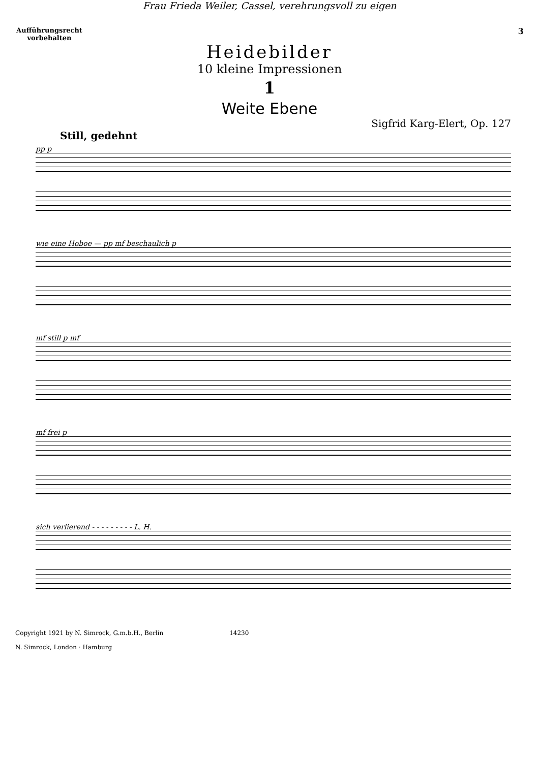Frau Frieda Weiler, Cassel, verehrungsvoll zu eigen
Aufführungsrecht vorbehalten
3
Heidebilder
10 kleine Impressionen
1
Weite Ebene
Sigfrid Karg-Elert, Op. 127
Still, gedehnt
pp p
wie eine Hoboe — pp mf beschaulich p
mf still p mf
mf frei p
sich verlierend - - - - - - - - - L. H.
Copyright 1921 by N. Simrock, G.m.b.H., Berlin 14230
N. Simrock, London · Hamburg